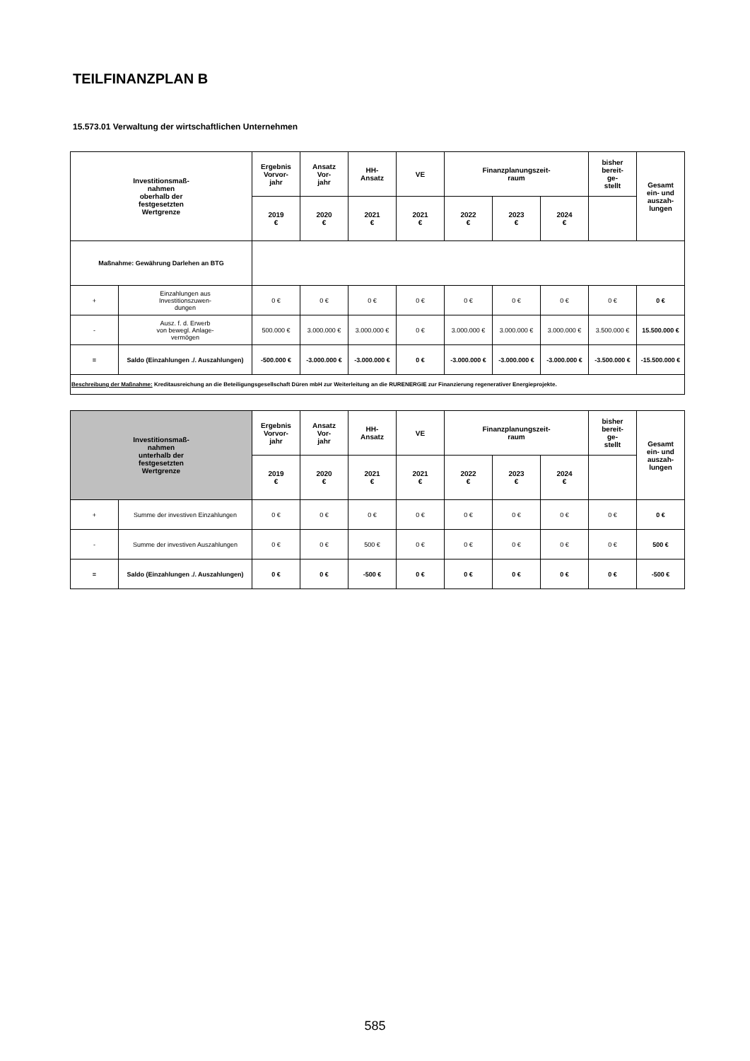TEILFINANZPLAN B
15.573.01 Verwaltung der wirtschaftlichen Unternehmen
| Investitionsmaß- nahmen oberhalb der festgesetzten Wertgrenze | | Ergebnis Vorvor- jahr | Ansatz Vor- jahr | HH- Ansatz | VE | Finanzplanungszeit- raum | | | bisher bereit- ge- stellt | Gesamt ein- und auszah- lungen |
| --- | --- | --- | --- | --- | --- | --- | --- | --- | --- | --- |
| | | 2019 € | 2020 € | 2021 € | 2021 € | 2022 € | 2023 € | 2024 € | | |
| Maßnahme: Gewährung Darlehen an BTG | | | | | | | | | | |
| + | Einzahlungen aus Investitionszuwen- dungen | 0 € | 0 € | 0 € | 0 € | 0 € | 0 € | 0 € | 0 € | 0 € |
| - | Ausz. f. d. Erwerb von bewegl. Anlage- vermögen | 500.000 € | 3.000.000 € | 3.000.000 € | 0 € | 3.000.000 € | 3.000.000 € | 3.000.000 € | 3.500.000 € | 15.500.000 € |
| = | Saldo (Einzahlungen ./. Auszahlungen) | -500.000 € | -3.000.000 € | -3.000.000 € | 0 € | -3.000.000 € | -3.000.000 € | -3.000.000 € | -3.500.000 € | -15.500.000 € |
| Beschreibung der Maßnahme: Kreditausreichung an die Beteiligungsgesellschaft Düren mbH zur Weiterleitung an die RURENERGIE zur Finanzierung regenerativer Energieprojekte. | | | | | | | | | | |
| Investitionsmaß- nahmen unterhalb der festgesetzten Wertgrenze | | Ergebnis Vorvor- jahr | Ansatz Vor- jahr | HH- Ansatz | VE | Finanzplanungszeit- raum | | | bisher bereit- ge- stellt | Gesamt ein- und auszah- lungen |
| --- | --- | --- | --- | --- | --- | --- | --- | --- | --- | --- |
| | | 2019 € | 2020 € | 2021 € | 2021 € | 2022 € | 2023 € | 2024 € | | |
| + | Summe der investiven Einzahlungen | 0 € | 0 € | 0 € | 0 € | 0 € | 0 € | 0 € | 0 € | 0 € |
| - | Summe der investiven Auszahlungen | 0 € | 0 € | 500 € | 0 € | 0 € | 0 € | 0 € | 0 € | 500 € |
| = | Saldo (Einzahlungen ./. Auszahlungen) | 0 € | 0 € | -500 € | 0 € | 0 € | 0 € | 0 € | 0 € | -500 € |
585